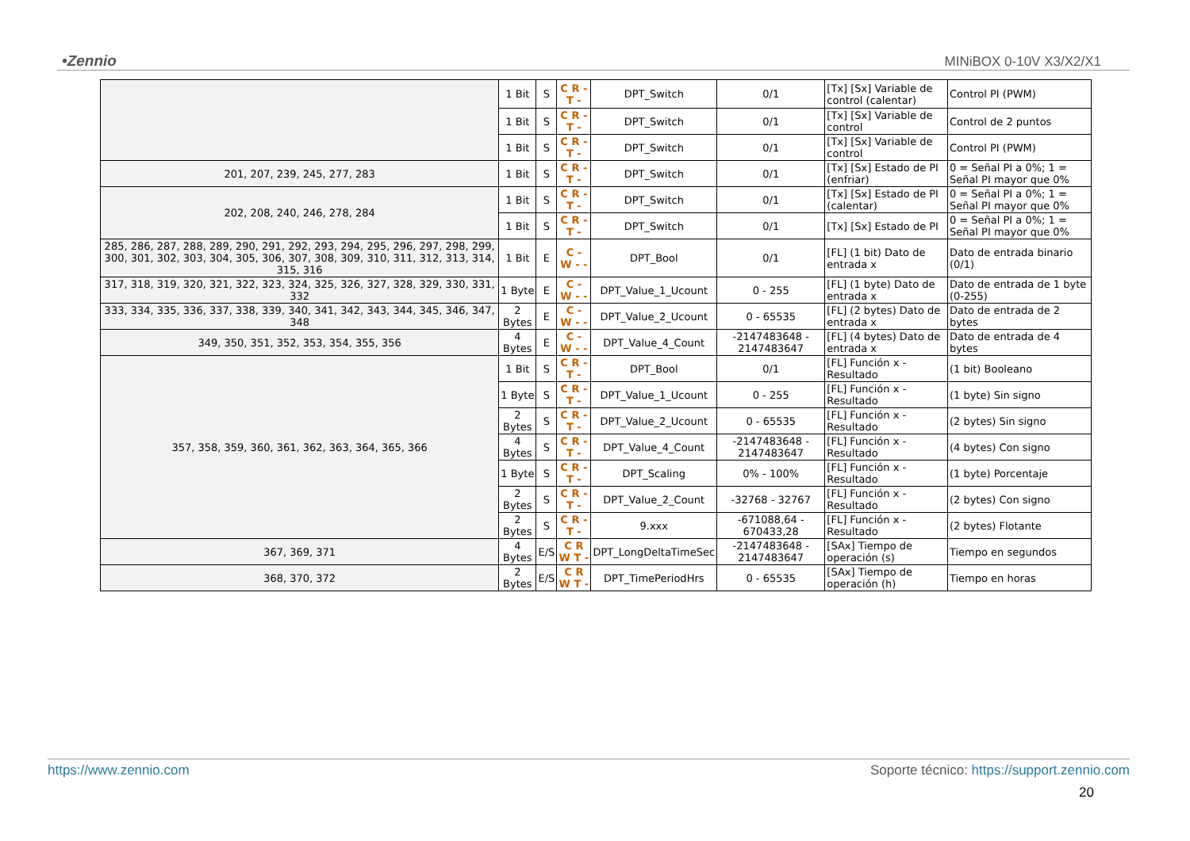•Zennio MINiBOX 0-10V X3/X2/X1
| | 1 Bit | S | C R - T - | DPT_Switch | 0/1 | [Tx] [Sx] Variable de control (calentar) | Control PI (PWM) |
| | 1 Bit | S | C R - T - | DPT_Switch | 0/1 | [Tx] [Sx] Variable de control | Control de 2 puntos |
| | 1 Bit | S | C R - T - | DPT_Switch | 0/1 | [Tx] [Sx] Variable de control | Control PI (PWM) |
| 201, 207, 239, 245, 277, 283 | 1 Bit | S | C R - T - | DPT_Switch | 0/1 | [Tx] [Sx] Estado de PI (enfriar) | 0 = Señal PI a 0%; 1 = Señal PI mayor que 0% |
| 202, 208, 240, 246, 278, 284 | 1 Bit | S | C R - T - | DPT_Switch | 0/1 | [Tx] [Sx] Estado de PI (calentar) | 0 = Señal PI a 0%; 1 = Señal PI mayor que 0% |
| | 1 Bit | S | C R - T - | DPT_Switch | 0/1 | [Tx] [Sx] Estado de PI | 0 = Señal PI a 0%; 1 = Señal PI mayor que 0% |
| 285, 286, 287, 288, 289, 290, 291, 292, 293, 294, 295, 296, 297, 298, 299, 300, 301, 302, 303, 304, 305, 306, 307, 308, 309, 310, 311, 312, 313, 314, 315, 316 | 1 Bit | E | C - W - - | DPT_Bool | 0/1 | [FL] (1 bit) Dato de entrada x | Dato de entrada binario (0/1) |
| 317, 318, 319, 320, 321, 322, 323, 324, 325, 326, 327, 328, 329, 330, 331, 332 | 1 Byte | E | C - W - - | DPT_Value_1_Ucount | 0 - 255 | [FL] (1 byte) Dato de entrada x | Dato de entrada de 1 byte (0-255) |
| 333, 334, 335, 336, 337, 338, 339, 340, 341, 342, 343, 344, 345, 346, 347, 348 | 2 Bytes | E | C - W - - | DPT_Value_2_Ucount | 0 - 65535 | [FL] (2 bytes) Dato de entrada x | Dato de entrada de 2 bytes |
| 349, 350, 351, 352, 353, 354, 355, 356 | 4 Bytes | E | C - W - - | DPT_Value_4_Count | -2147483648 - 2147483647 | [FL] (4 bytes) Dato de entrada x | Dato de entrada de 4 bytes |
| 357, 358, 359, 360, 361, 362, 363, 364, 365, 366 | 1 Bit | S | C R - T - | DPT_Bool | 0/1 | [FL] Función x - Resultado | (1 bit) Booleano |
| | 1 Byte | S | C R - T - | DPT_Value_1_Ucount | 0 - 255 | [FL] Función x - Resultado | (1 byte) Sin signo |
| | 2 Bytes | S | C R - T - | DPT_Value_2_Ucount | 0 - 65535 | [FL] Función x - Resultado | (2 bytes) Sin signo |
| | 4 Bytes | S | C R - T - | DPT_Value_4_Count | -2147483648 - 2147483647 | [FL] Función x - Resultado | (4 bytes) Con signo |
| | 1 Byte | S | C R - T - | DPT_Scaling | 0% - 100% | [FL] Función x - Resultado | (1 byte) Porcentaje |
| | 2 Bytes | S | C R - T - | DPT_Value_2_Count | -32768 - 32767 | [FL] Función x - Resultado | (2 bytes) Con signo |
| | 2 Bytes | S | C R - T - | 9.xxx | -671088,64 - 670433,28 | [FL] Función x - Resultado | (2 bytes) Flotante |
| 367, 369, 371 | 4 Bytes | E/S | C R W T - | DPT_LongDeltaTimeSec | -2147483648 - 2147483647 | [SAx] Tiempo de operación (s) | Tiempo en segundos |
| 368, 370, 372 | 2 Bytes | E/S | C R W T - | DPT_TimePeriodHrs | 0 - 65535 | [SAx] Tiempo de operación (h) | Tiempo en horas |
https://www.zennio.com Soporte técnico: https://support.zennio.com
20